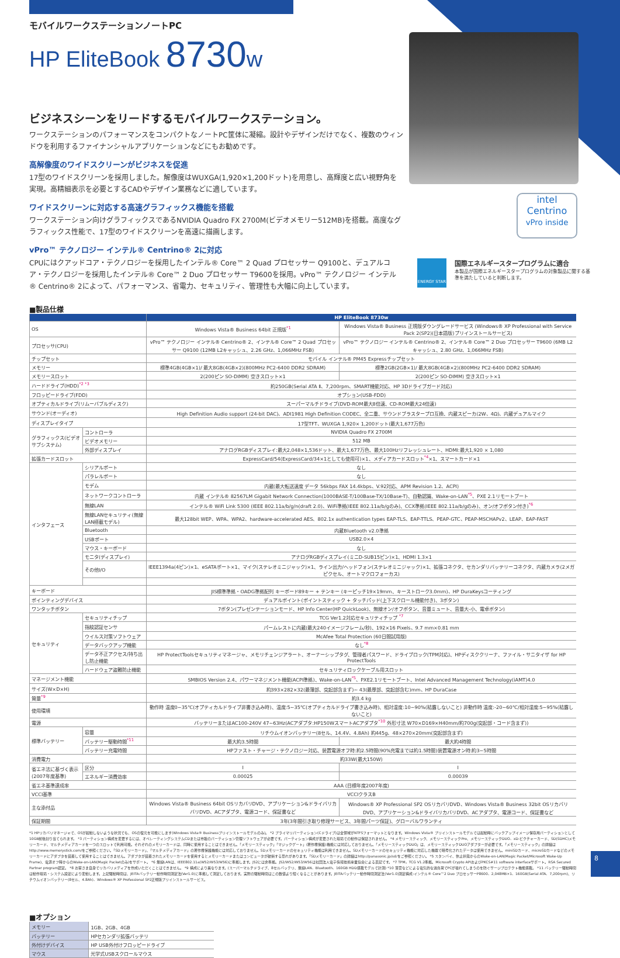intel
Centrino
vPro inside
ENERGY STAR
国際エネルギースタープログラムに適合
本製品が国際エネルギースタープログラムの対象製品に関する基準を満たしていると判断します。
モバイルワークステーションノートPC
HP EliteBook 8730w
ビジネスシーンをリードするモバイルワークステーション。
ワークステーションのパフォーマンスをコンパクトなノートPC筐体に凝縮。設計やデザインだけでなく、複数のウィンドウを利用するファイナンシャルアプリケーションなどにもお勧めです。
高解像度のワイドスクリーンがビジネスを促進
17型のワイドスクリーンを採用しました。解像度はWUXGA(1,920×1,200ドット)を用意し、高輝度と広い視野角を実現。高精細表示を必要とするCADやデザイン業務などに適しています。
ワイドスクリーンに対応する高速グラフィックス機能を搭載
ワークステーション向けグラフィックスであるNVIDIA Quadro FX 2700M(ビデオメモリー512MB)を搭載。高度なグラフィックス性能で、17型のワイドスクリーンを高速に描画します。
vPro™ テクノロジー インテル® Centrino® 2に対応
CPUにはクアッドコア・テクノロジーを採用したインテル® Core™ 2 Quad プロセッサー Q9100と、デュアルコア・テクノロジーを採用したインテル® Core™ 2 Duo プロセッサー T9600を採用。vPro™ テクノロジー インテル® Centrino® 2によって、パフォーマンス、省電力、セキュリティ、管理性も大幅に向上しています。
■製品仕様
| | | HP EliteBook 8730w | |
| --- | --- | --- | --- |
| OS | | Windows Vista® Business 64bit 正規版<sup>*1</sup> | Windows Vista® Business 正規版ダウングレードサービス (Windows® XP Professional with Service Pack 2(SP2)(日本語版)プリインストールサービス) |
| プロセッサ(CPU) | | vPro™ テクノロジー インテル® Centrino® 2、インテル® Core™ 2 Quad プロセッサー Q9100 (12MB L2キャッシュ、2.26 GHz、1,066MHz FSB) | vPro™ テクノロジー インテル® Centrino® 2、インテル® Core™ 2 Duo プロセッサー T9600 (6MB L2キャッシュ、2.80 GHz、1,066MHz FSB) |
| チップセット | | モバイル インテル® PM45 Expressチップセット | |
| メモリー | | 標準4GB(4GB×1)/ 最大8GB(4GB×2)(800MHz PC2-6400 DDR2 SDRAM) | 標準2GB(2GB×1)/ 最大8GB(4GB×2)(800MHz PC2-6400 DDR2 SDRAM) |
| メモリースロット | | 2(200ピン SO-DIMM) 空きスロット×1 | 2(200ピン SO-DIMM) 空きスロット×1 |
| ハードドライブ(HDD)<sup>*2 *3</sup> | | 約250GB(Serial ATA Ⅱ、7,200rpm、SMART機能対応、HP 3Dドライブガード対応) | |
| フロッピードライブ(FDD) | | オプション(USB-FDD) | |
| オプティカルドライブ(リムーバブルディスク) | | スーパーマルチドライブ(DVD-ROM最大8倍速、CD-ROM最大24倍速) | |
| サウンド(オーディオ) | | High Definition Audio support (24-bit DAC)、ADI1981 High Definition CODEC、全二重、サウンドブラスタープロ互換、内蔵スピーカ(2W、4Ω)、内蔵デュアルマイク | |
| ディスプレイタイプ | | 17型TFT、WUXGA 1,920× 1,200ドット(最大1,677万色) | |
| グラフィックス(ビデオサブシステム) | コントローラ | NVIDIA Quadro FX 2700M | |
| | ビデオメモリー | 512 MB | |
| | 外部ディスプレイ | アナログRGBディスプレイ:最大2,048×1,536ドット、最大1,677万色、最大100Hzリフレッシュレート、HDMI:最大1,920 × 1,080 | |
| 拡張カードスロット | | ExpressCard/54(ExpressCard/34×1としても使用可)×1、メディアカードスロット<sup>*4</sup>×1、スマートカード×1 | |
| インタフェース | シリアルポート | なし | |
| | パラレルポート | なし | |
| | モデム | 内蔵(最大転送速度 データ 56kbps FAX 14.4kbps、V.92対応、APM Revision 1.2、ACPI) | |
| | ネットワークコントローラ | 内蔵 インテル® 82567LM Gigabit Network Connection(1000BASE-T/100Base-TX/10Base-T)、自動認識、Wake-on-LAN<sup>*5</sup>、PXE 2.1リモートブート | |
| | 無線LAN | インテル® WiFi Link 5300 (IEEE 802.11a/b/g/n(draft 2.0)、WiFi準拠(IEEE 802.11a/b/gのみ)、CCX準拠(IEEE 802.11a/b/gのみ)、オン/オフボタン付き)<sup>*6</sup> | |
| | 無線LANセキュリティ(無線LAN搭載モデル) | 最大128bit WEP、WPA、WPA2、hardware-accelerated AES、802.1x authentication types EAP-TLS、EAP-TTLS、PEAP-GTC、PEAP-MSCHAPv2、LEAP、EAP-FAST | |
| | Bluetooth | 内蔵Bluetooth v2.0準拠 | |
| | USBポート | USB2.0×4 | |
| | マウス・キーボード | なし | |
| | モニタ(ディスプレイ) | アナログRGBディスプレイ(ミニD-SUB15ピン)×1、HDMI 1.3×1 | |
| | その他I/O | IEEE1394a(4ピン)×1、eSATAポート×1、マイク(ステレオミニジャック)×1、ライン出力/ヘッドフォン(ステレオミニジャック)×1、拡張コネクタ、セカンダリバッテリーコネクタ、内蔵カメラ(2メガピクセル、オートマクロフォーカス) | |
| キーボード | | JIS標準準拠・OADG準拠配列 キーボード89キー + テンキー (キーピッチ19×19mm、キーストローク3.0mm)、HP DuraKeysコーティング | |
| ポインティングデバイス | | デュアルポイント(ポイントスティック + タッチパッド(上下スクロール機能付き)、3ボタン) | |
| ワンタッチボタン | | 7ボタン(プレゼンテーションモード、HP Info Center(HP QuickLook)、無線オン/オフボタン、音量ミュート、音量大-小、電卓ボタン) | |
| セキュリティ | セキュリティチップ | TCG Ver1.2対応セキュリティチップ <sup>*7</sup> | |
| | 指紋認証センサ | パームレストに内蔵(最大240イメージフレーム/秒)、192×16 Pixels、9.7 mm×0.81 mm | |
| | ウイルス対策ソフトウェア | McAfee Total Protection (60日間試用版) | |
| | データバックアップ機能 | なし<sup>*8</sup> | |
| | データ不正アクセス/持ち出し防止機能 | HP ProtectToolsセキュリティマネージャ、メモリチェンジアラート、オーナーシップタグ、管理者パスワード、ドライブロック(TPM対応)、HPディスククリーナ、ファイル・サニタイザ for HP ProtectTools | |
| | ハードウェア盗難防止機能 | セキュリティロックケーブル用スロット | |
| マネージメント機能 | | SMBIOS Version 2.4、パワーマネジメント機能(ACPI準拠)、Wake-on-LAN<sup>*5</sup>、PXE2.1リモートブート、Intel Advanced Management Technology(iAMT)4.0 | |
| サイズ(W×D×H) | | 約393×282×32(最薄部、突起部含まず)~ 43(最厚部、突起部含む)mm、HP DuraCase | |
| 質量<sup>*9</sup> | | 約3.4 kg | |
| 使用環境 | | 動作時 温度0~35℃(オプティカルドライブ非書き込み時)、温度:5~35℃(オプティカルドライブ書き込み時)、相対湿度:10~90%(結露しないこと) 非動作時 温度:-20~60℃/相対湿度:5~95%(結露しないこと) | |
| 電源 | | バッテリーまたはAC100-240V 47~63Hz(ACアダプタ:HP150WスマートACアダプタ<sup>*10</sup> 外形寸法 W70×D169×H40mm/約700g(突起部・コード含まず)) | |
| 標準バッテリー | 容量 | リチウムイオンバッテリー(8セル、14.4V、4.8Ah) 約445g、48×270×20mm(突起部含まず) | |
| | バッテリー駆動時間<sup>*11</sup> | 最大約3.5時間 | 最大約4時間 |
| | バッテリー充電時間 | HPファスト・チャージ・テクノロジー対応、装置電源オフ時:約2.5時間(90%充電までは約1.5時間)装置電源オン時:約3~5時間 | |
| 消費電力 | | 約33W(最大150W) | |
| 省エネ法に基づく表示(2007年度基準) | 区分 | I | I |
| | エネルギー消費効率 | 0.00025 | 0.00039 |
| 省エネ基準達成率 | | AAA (目標年度2007年度) | |
| VCCI基準 | | VCCIクラスB | |
| 主な添付品 | | Windows Vista® Business 64bit OSリカバリDVD、アプリケーション&ドライバリカバリDVD、ACアダプタ、電源コード、保証書など | Windows® XP Professional SP2 OSリカバリDVD、Windows Vista® Business 32bit OSリカバリDVD、アプリケーション&ドライバリカバリDVD、ACアダプタ、電源コード、保証書など |
| 保証期間 | | 3年(3年間引き取り修理サービス、3年間パーツ保証)、グローバルワランティ | |
*1 HPリカバリマネージャで、OSが起動しないような状況でも、OSの復元を可能にします(Windows Vista® Businessプリインストールモデルのみ)。 *2 プライマリパーティション(Cドライブ)は全領域がNTFSフォーマットとなります。Windows Vista® プリインストールモデルでは起動時にバックアップイメージ保存用パーティションとして10GB前後割り当てられます。 *3 パーティション構成を変更するには、オペレーティングシステムCDまたは市販のパーティション管理ソフトウェアが必要です。パーティション構成が変更された環境での動作は保証されません。 *4 メモリースティック、メモリースティックPro、メモリースティックDUO、xD-ピクチャーカード、SD(SDHC)メモリーカード、マルチメディアカードを一つのスロットで利用可能。それぞれのメモリーカードは、同時に使用することはできません。「メモリースティック」「マジックゲート」(著作権保護)機能には対応しておりません。「メモリースティックDUO」は、メモリースティックDUOアダプターが必要です。「メモリースティック」の詳細はhttp://www.memorystick.com/をご参照ください。「SDメモリーカード」、「マルチメディアカード」の著作権保護機能には対応しておりません。SDメモリーカードのセキュリティ機能は利用できません。SDメモリーカードのセキュリティ機能に対応した機器で暗号化されたデータは使用できません。miniSDカード、microSDカードなどのメモリーカードにアダプタを装着して使用することはできません。アダプタが装着されたメモリーカードを使用するとメモリーカードまたはコンピュータが破損する恐れがあります。「SDメモリーカード」の詳細はhttp://panasonic.jp/sd/をご参照ください。 *5 スタンバイ、休止状態からのWake-on-LAN(Magic Packet/Microsoft Wake-Up Frame)、電源オフ時からのWake-on-LAN(Magic Packetのみ)をサポート。 *6 無線LANは、IEEE802.11a(W52/W53/W56)に準拠します。J52には非準拠。J52/W52/W53/W56は社団法人電子情報技術産業協会による表記です。 *7 TPM。TCG V1.2準拠。Microsoft Crypto APIおよびPKCS#11 software interfaceサポート。RSA Secured Partner program認定。 *8 お客さま自身でリカバリメディアを作成いただくことはできません。 *9 構成により異なります。(スーパーマルチドライブ、8セルバッテリ、無線LAN、Bluetooth、160GB HDD搭載モデルで計測) *10 落雷などによる電気的な過負荷でPCが壊れてしまうのを防ぐサージプロテクト機能搭載。 *11 バッテリー駆動時間は動作環境・システム設定により変動します。上記駆動時間は、JEITAバッテリー動作時間測定法(Ver1.0)に準拠して測定しております。実際の駆動時間はこの数値より短くなることがあります。JEITAバッテリー動作時間測定法(Ver1.0)測定構成:インテル® Core™2 Duo プロセッサーP8600、2,048MB×1、160GB(Serial ATA、7,200rpm)、リチウムイオンバッテリー(8セル、4.8Ah)、Windows® XP Professional SP2正規版プリインストールサービス。
■オプション
| メモリー | 1GB、2GB、4GB |
| バッテリー | HPセカンダリ拡張バッテリ |
| 外付けデバイス | HP USB外付けフロッピードライブ |
| マウス | 光学式USBスクロールマウス |
8